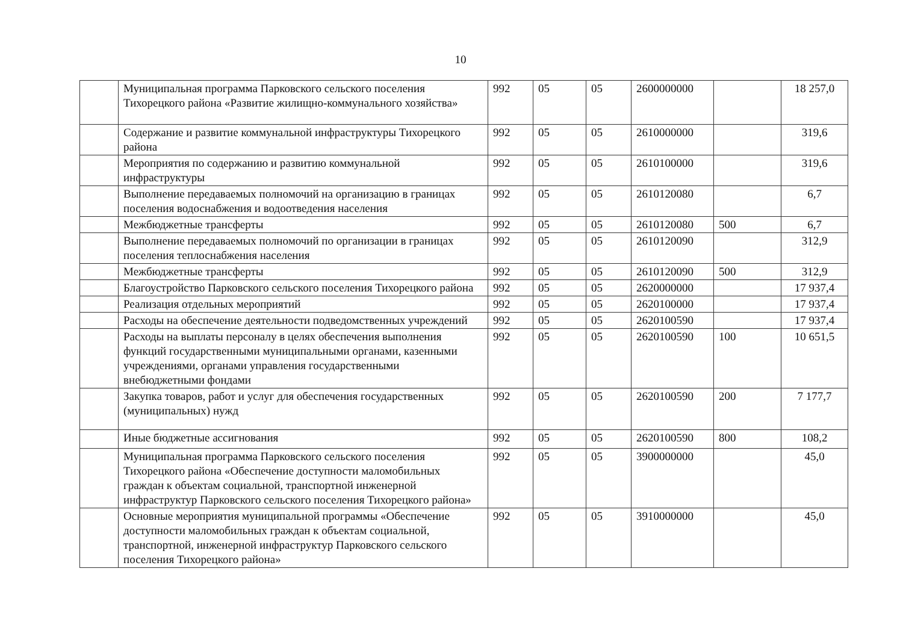10
| | Муниципальная программа Парковского сельского поселения Тихорецкого района «Развитие жилищно-коммунального хозяйства» | 992 | 05 | 05 | 2600000000 | | 18 257,0 |
| | Содержание и развитие коммунальной инфраструктуры Тихорецкого района | 992 | 05 | 05 | 2610000000 | | 319,6 |
| | Мероприятия по содержанию и развитию коммунальной инфраструктуры | 992 | 05 | 05 | 2610100000 | | 319,6 |
| | Выполнение передаваемых полномочий на организацию в границах поселения водоснабжения и водоотведения населения | 992 | 05 | 05 | 2610120080 | | 6,7 |
| | Межбюджетные трансферты | 992 | 05 | 05 | 2610120080 | 500 | 6,7 |
| | Выполнение передаваемых полномочий по организации в границах поселения теплоснабжения населения | 992 | 05 | 05 | 2610120090 | | 312,9 |
| | Межбюджетные трансферты | 992 | 05 | 05 | 2610120090 | 500 | 312,9 |
| | Благоустройство Парковского сельского поселения Тихорецкого района | 992 | 05 | 05 | 2620000000 | | 17 937,4 |
| | Реализация отдельных мероприятий | 992 | 05 | 05 | 2620100000 | | 17 937,4 |
| | Расходы на обеспечение деятельности подведомственных учреждений | 992 | 05 | 05 | 2620100590 | | 17 937,4 |
| | Расходы на выплаты персоналу в целях обеспечения выполнения функций государственными муниципальными органами, казенными учреждениями, органами управления государственными внебюджетными фондами | 992 | 05 | 05 | 2620100590 | 100 | 10 651,5 |
| | Закупка товаров, работ и услуг для обеспечения государственных (муниципальных) нужд | 992 | 05 | 05 | 2620100590 | 200 | 7 177,7 |
| | Иные бюджетные ассигнования | 992 | 05 | 05 | 2620100590 | 800 | 108,2 |
| | Муниципальная программа Парковского сельского поселения Тихорецкого района «Обеспечение доступности маломобильных граждан к объектам социальной, транспортной инженерной инфраструктур Парковского сельского поселения Тихорецкого района» | 992 | 05 | 05 | 3900000000 | | 45,0 |
| | Основные мероприятия муниципальной программы «Обеспечение доступности маломобильных граждан к объектам социальной, транспортной, инженерной инфраструктур Парковского сельского поселения Тихорецкого района» | 992 | 05 | 05 | 3910000000 | | 45,0 |